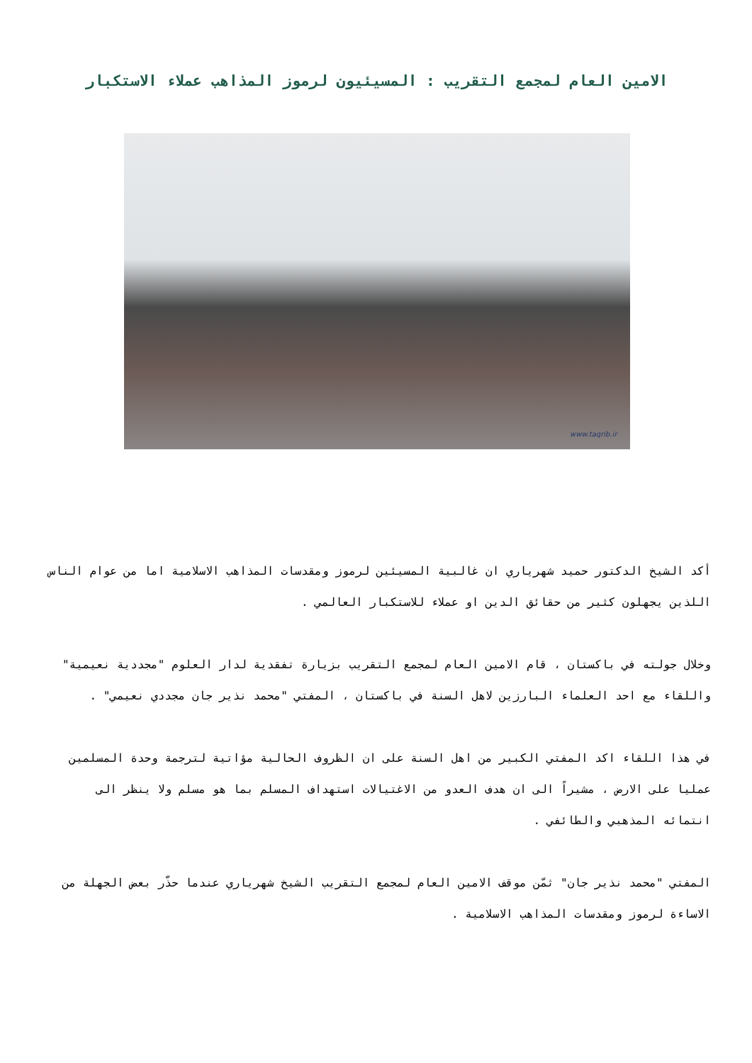الامين العام لمجمع التقريب : المسيئيون لرموز المذاهب عملاء الاستكبار
www.taqrib.ir
أكد الشيخ الدكتور حميد شهرياري ان غالبية المسيئين لرموز ومقدسات المذاهب الاسلامية اما من عوام الناس اللذين يجهلون كثير من حقائق الدين او عملاء للاستكبار العالمي .
وخلال جولته في باكستان ، قام الامين العام لمجمع التقريب بزيارة تفقدية لدار العلوم "مجددية نعيمية" واللقاء مع احد العلماء البارزين لاهل السنة في باكستان ، المفتي "محمد نذير جان مجددي نعيمي" .
في هذا اللقاء اكد المفتي الكبير من اهل السنة على ان الظروف الحالية مؤاتية لترجمة وحدة المسلمين عمليا على الارض ، مشيراً الى ان هدف العدو من الاغتيالات استهداف المسلم بما هو مسلم ولا ينظر الى انتمائه المذهبي والطائفي .
المفتي "محمد نذير جان" ثمّن موقف الامين العام لمجمع التقريب الشيخ شهرياري عندما حذّر بعض الجهلة من الاساءة لرموز ومقدسات المذاهب الاسلامية .